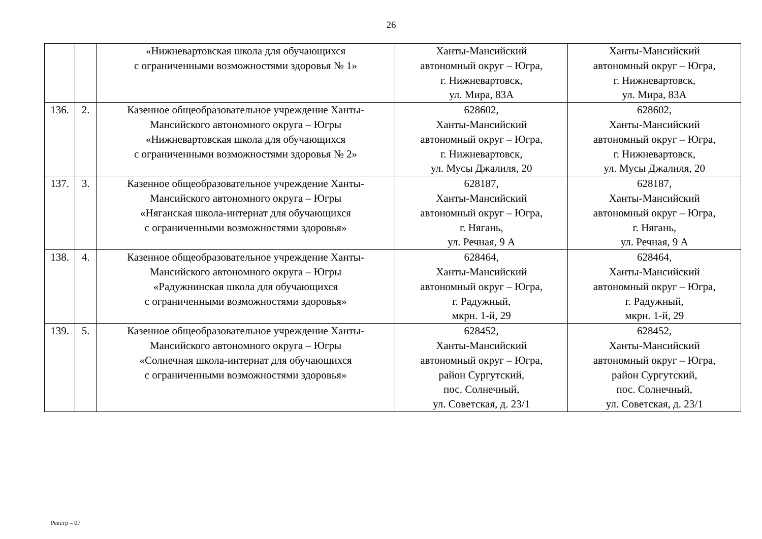26
| | | «Нижневартовская школа для обучающихся с ограниченными возможностями здоровья № 1» | Ханты-Мансийский автономный округ – Югра, г. Нижневартовск, ул. Мира, 83А | Ханты-Мансийский автономный округ – Югра, г. Нижневартовск, ул. Мира, 83А |
| 136. | 2. | Казенное общеобразовательное учреждение Ханты- Мансийского автономного округа – Югры «Нижневартовская школа для обучающихся с ограниченными возможностями здоровья № 2» | 628602, Ханты-Мансийский автономный округ – Югра, г. Нижневартовск, ул. Мусы Джалиля, 20 | 628602, Ханты-Мансийский автономный округ – Югра, г. Нижневартовск, ул. Мусы Джалиля, 20 |
| 137. | 3. | Казенное общеобразовательное учреждение Ханты- Мансийского автономного округа – Югры «Няганская школа-интернат для обучающихся с ограниченными возможностями здоровья» | 628187, Ханты-Мансийский автономный округ – Югра, г. Нягань, ул. Речная, 9 А | 628187, Ханты-Мансийский автономный округ – Югра, г. Нягань, ул. Речная, 9 А |
| 138. | 4. | Казенное общеобразовательное учреждение Ханты- Мансийского автономного округа – Югры «Радужнинская школа для обучающихся с ограниченными возможностями здоровья» | 628464, Ханты-Мансийский автономный округ – Югра, г. Радужный, мкрн. 1-й, 29 | 628464, Ханты-Мансийский автономный округ – Югра, г. Радужный, мкрн. 1-й, 29 |
| 139. | 5. | Казенное общеобразовательное учреждение Ханты- Мансийского автономного округа – Югры «Солнечная школа-интернат для обучающихся с ограниченными возможностями здоровья» | 628452, Ханты-Мансийский автономный округ – Югра, район Сургутский, пос. Солнечный, ул. Советская, д. 23/1 | 628452, Ханты-Мансийский автономный округ – Югра, район Сургутский, пос. Солнечный, ул. Советская, д. 23/1 |
Реестр – 07